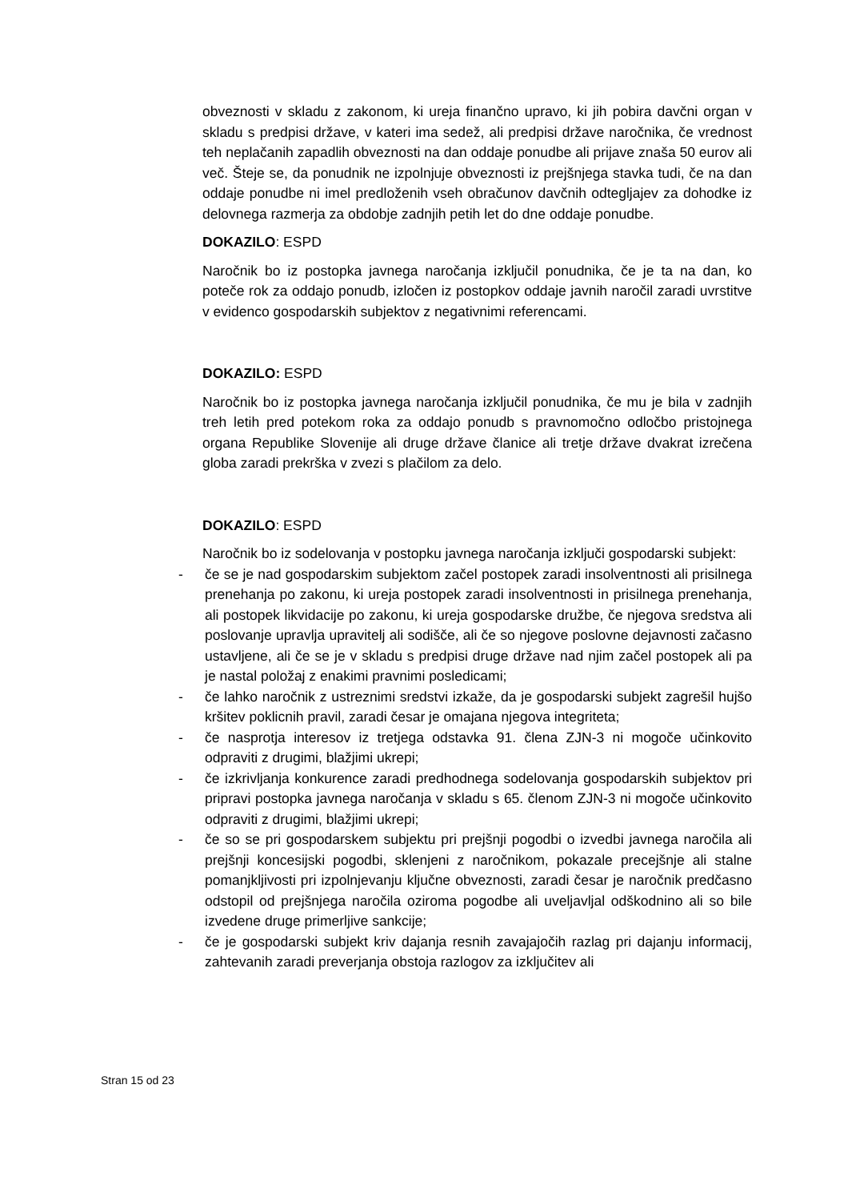obveznosti v skladu z zakonom, ki ureja finančno upravo, ki jih pobira davčni organ v skladu s predpisi države, v kateri ima sedež, ali predpisi države naročnika, če vrednost teh neplačanih zapadlih obveznosti na dan oddaje ponudbe ali prijave znaša 50 eurov ali več. Šteje se, da ponudnik ne izpolnjuje obveznosti iz prejšnjega stavka tudi, če na dan oddaje ponudbe ni imel predloženih vseh obračunov davčnih odtegljajev za dohodke iz delovnega razmerja za obdobje zadnjih petih let do dne oddaje ponudbe.
DOKAZILO: ESPD
Naročnik bo iz postopka javnega naročanja izključil ponudnika, če je ta na dan, ko poteče rok za oddajo ponudb, izločen iz postopkov oddaje javnih naročil zaradi uvrstitve v evidenco gospodarskih subjektov z negativnimi referencami.
DOKAZILO: ESPD
Naročnik bo iz postopka javnega naročanja izključil ponudnika, če mu je bila v zadnjih treh letih pred potekom roka za oddajo ponudb s pravnomočno odločbo pristojnega organa Republike Slovenije ali druge države članice ali tretje države dvakrat izrečena globa zaradi prekrška v zvezi s plačilom za delo.
DOKAZILO: ESPD
Naročnik bo iz sodelovanja v postopku javnega naročanja izključi gospodarski subjekt:
- če se je nad gospodarskim subjektom začel postopek zaradi insolventnosti ali prisilnega prenehanja po zakonu, ki ureja postopek zaradi insolventnosti in prisilnega prenehanja, ali postopek likvidacije po zakonu, ki ureja gospodarske družbe, če njegova sredstva ali poslovanje upravlja upravitelj ali sodišče, ali če so njegove poslovne dejavnosti začasno ustavljene, ali če se je v skladu s predpisi druge države nad njim začel postopek ali pa je nastal položaj z enakimi pravnimi posledicami;
- če lahko naročnik z ustreznimi sredstvi izkaže, da je gospodarski subjekt zagrešil hujšo kršitev poklicnih pravil, zaradi česar je omajana njegova integriteta;
- če nasprotja interesov iz tretjega odstavka 91. člena ZJN-3 ni mogoče učinkovito odpraviti z drugimi, blažjimi ukrepi;
- če izkrivljanja konkurence zaradi predhodnega sodelovanja gospodarskih subjektov pri pripravi postopka javnega naročanja v skladu s 65. členom ZJN-3 ni mogoče učinkovito odpraviti z drugimi, blažjimi ukrepi;
- če so se pri gospodarskem subjektu pri prejšnji pogodbi o izvedbi javnega naročila ali prejšnji koncesijski pogodbi, sklenjeni z naročnikom, pokazale precejšnje ali stalne pomanjkljivosti pri izpolnjevanju ključne obveznosti, zaradi česar je naročnik predčasno odstopil od prejšnjega naročila oziroma pogodbe ali uveljavljal odškodnino ali so bile izvedene druge primerljive sankcije;
- če je gospodarski subjekt kriv dajanja resnih zavajajočih razlag pri dajanju informacij, zahtevanih zaradi preverjanja obstoja razlogov za izključitev ali
Stran 15 od 23